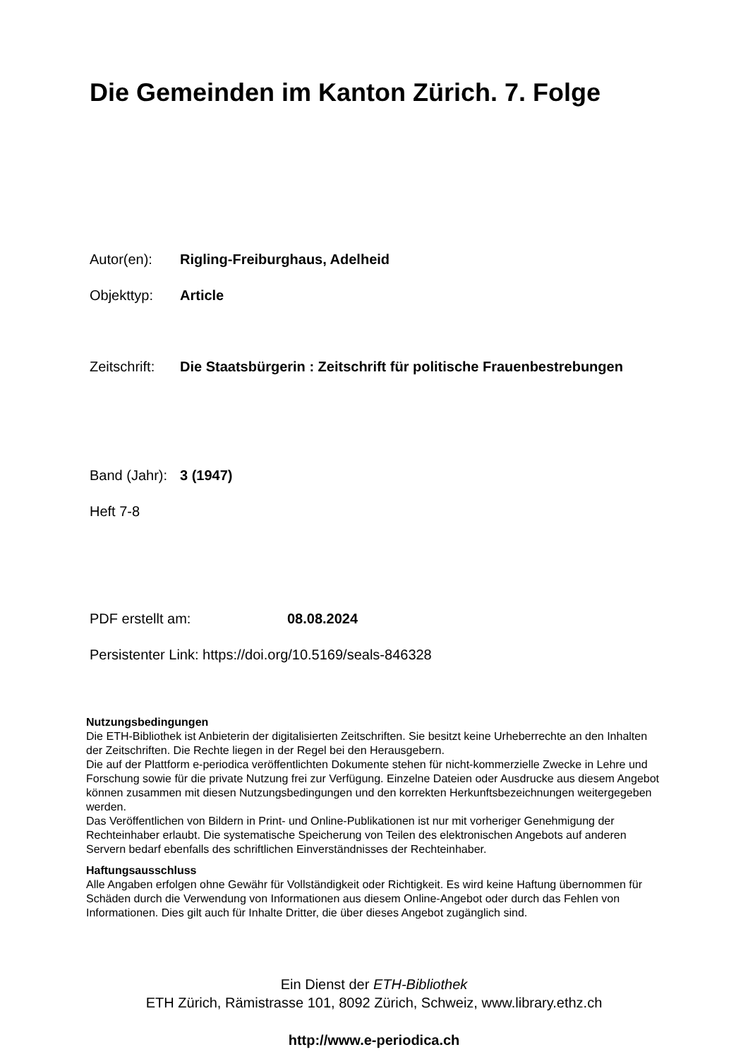Die Gemeinden im Kanton Zürich. 7. Folge
Autor(en): Rigling-Freiburghaus, Adelheid
Objekttyp: Article
Zeitschrift: Die Staatsbürgerin : Zeitschrift für politische Frauenbestrebungen
Band (Jahr): 3 (1947)
Heft 7-8
PDF erstellt am: 08.08.2024
Persistenter Link: https://doi.org/10.5169/seals-846328
Nutzungsbedingungen
Die ETH-Bibliothek ist Anbieterin der digitalisierten Zeitschriften. Sie besitzt keine Urheberrechte an den Inhalten der Zeitschriften. Die Rechte liegen in der Regel bei den Herausgebern.
Die auf der Plattform e-periodica veröffentlichten Dokumente stehen für nicht-kommerzielle Zwecke in Lehre und Forschung sowie für die private Nutzung frei zur Verfügung. Einzelne Dateien oder Ausdrucke aus diesem Angebot können zusammen mit diesen Nutzungsbedingungen und den korrekten Herkunftsbezeichnungen weitergegeben werden.
Das Veröffentlichen von Bildern in Print- und Online-Publikationen ist nur mit vorheriger Genehmigung der Rechteinhaber erlaubt. Die systematische Speicherung von Teilen des elektronischen Angebots auf anderen Servern bedarf ebenfalls des schriftlichen Einverständnisses der Rechteinhaber.
Haftungsausschluss
Alle Angaben erfolgen ohne Gewähr für Vollständigkeit oder Richtigkeit. Es wird keine Haftung übernommen für Schäden durch die Verwendung von Informationen aus diesem Online-Angebot oder durch das Fehlen von Informationen. Dies gilt auch für Inhalte Dritter, die über dieses Angebot zugänglich sind.
Ein Dienst der ETH-Bibliothek
ETH Zürich, Rämistrasse 101, 8092 Zürich, Schweiz, www.library.ethz.ch
http://www.e-periodica.ch